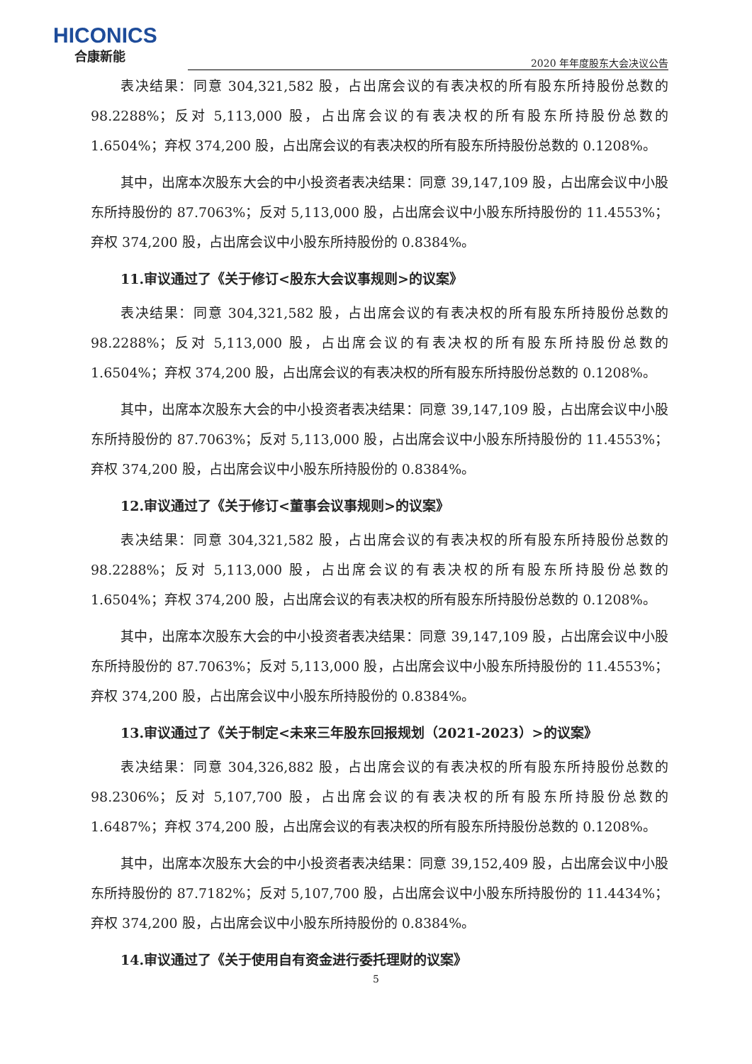HICONICS
合康新能
2020 年年度股东大会决议公告
表决结果：同意 304,321,582 股，占出席会议的有表决权的所有股东所持股份总数的 98.2288%；反对 5,113,000 股，占出席会议的有表决权的所有股东所持股份总数的 1.6504%；弃权 374,200 股，占出席会议的有表决权的所有股东所持股份总数的 0.1208%。
其中，出席本次股东大会的中小投资者表决结果：同意 39,147,109 股，占出席会议中小股东所持股份的 87.7063%；反对 5,113,000 股，占出席会议中小股东所持股份的 11.4553%；弃权 374,200 股，占出席会议中小股东所持股份的 0.8384%。
11.审议通过了《关于修订<股东大会议事规则>的议案》
表决结果：同意 304,321,582 股，占出席会议的有表决权的所有股东所持股份总数的 98.2288%；反对 5,113,000 股，占出席会议的有表决权的所有股东所持股份总数的 1.6504%；弃权 374,200 股，占出席会议的有表决权的所有股东所持股份总数的 0.1208%。
其中，出席本次股东大会的中小投资者表决结果：同意 39,147,109 股，占出席会议中小股东所持股份的 87.7063%；反对 5,113,000 股，占出席会议中小股东所持股份的 11.4553%；弃权 374,200 股，占出席会议中小股东所持股份的 0.8384%。
12.审议通过了《关于修订<董事会议事规则>的议案》
表决结果：同意 304,321,582 股，占出席会议的有表决权的所有股东所持股份总数的 98.2288%；反对 5,113,000 股，占出席会议的有表决权的所有股东所持股份总数的 1.6504%；弃权 374,200 股，占出席会议的有表决权的所有股东所持股份总数的 0.1208%。
其中，出席本次股东大会的中小投资者表决结果：同意 39,147,109 股，占出席会议中小股东所持股份的 87.7063%；反对 5,113,000 股，占出席会议中小股东所持股份的 11.4553%；弃权 374,200 股，占出席会议中小股东所持股份的 0.8384%。
13.审议通过了《关于制定<未来三年股东回报规划（2021-2023）>的议案》
表决结果：同意 304,326,882 股，占出席会议的有表决权的所有股东所持股份总数的 98.2306%；反对 5,107,700 股，占出席会议的有表决权的所有股东所持股份总数的 1.6487%；弃权 374,200 股，占出席会议的有表决权的所有股东所持股份总数的 0.1208%。
其中，出席本次股东大会的中小投资者表决结果：同意 39,152,409 股，占出席会议中小股东所持股份的 87.7182%；反对 5,107,700 股，占出席会议中小股东所持股份的 11.4434%；弃权 374,200 股，占出席会议中小股东所持股份的 0.8384%。
14.审议通过了《关于使用自有资金进行委托理财的议案》
5